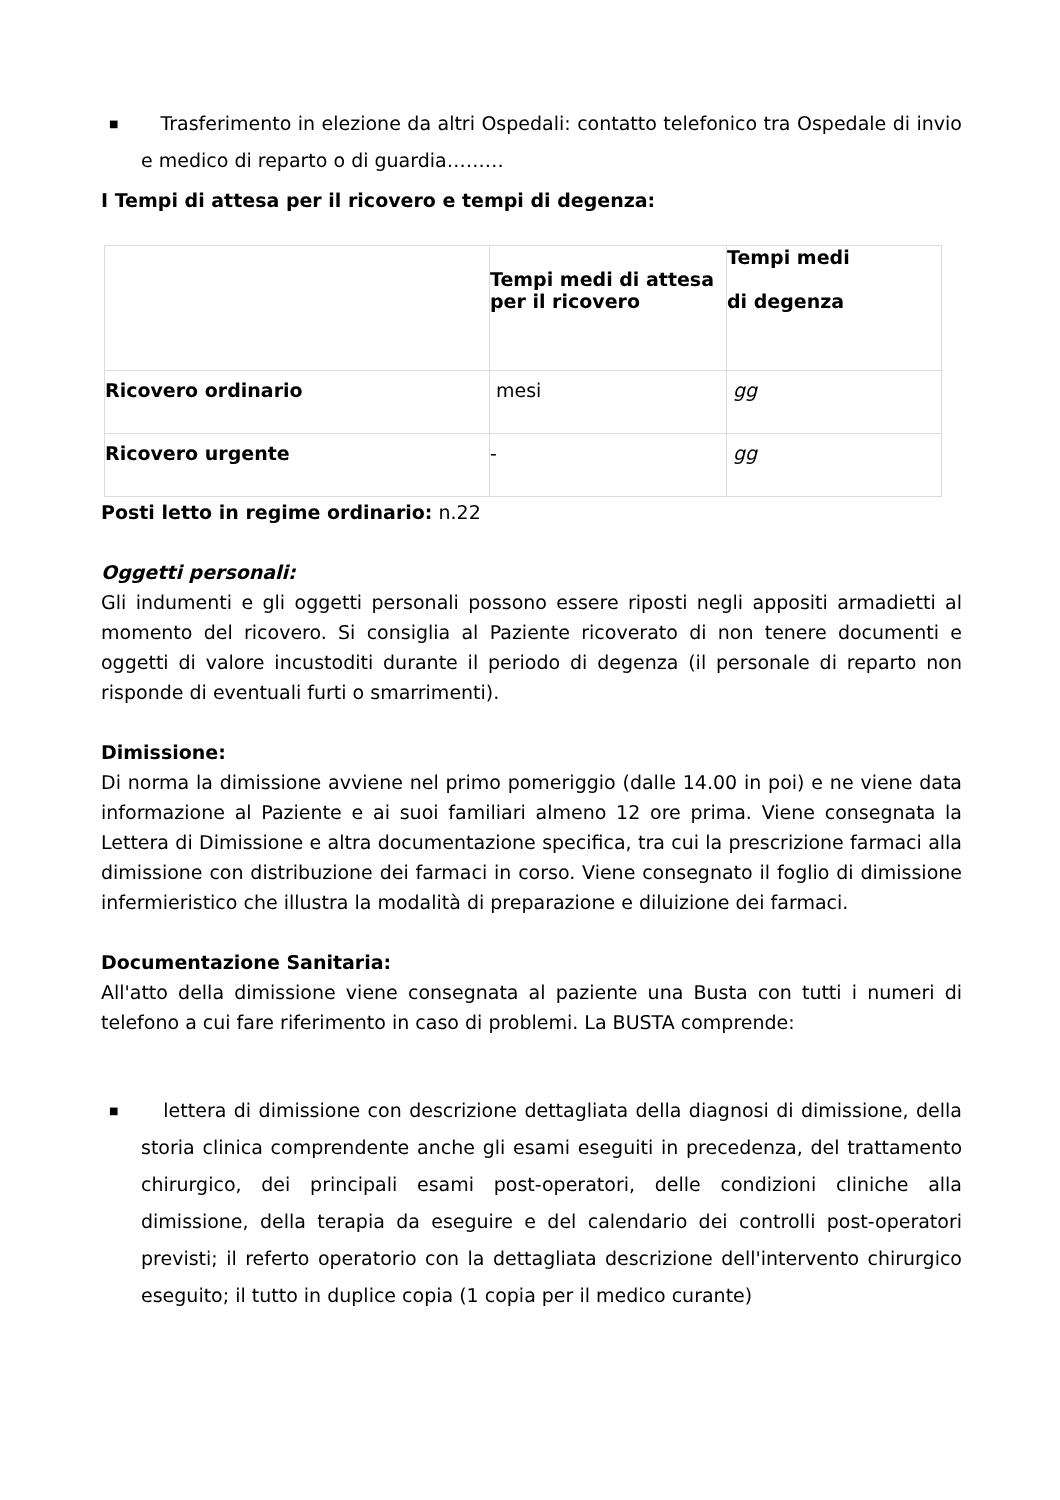■ Trasferimento in elezione da altri Ospedali: contatto telefonico tra Ospedale di invio e medico di reparto o di guardia………
I Tempi di attesa per il ricovero e tempi di degenza:
| | Tempi medi di attesa per il ricovero | Tempi medi di degenza |
| Ricovero ordinario | mesi | gg |
| Ricovero urgente | - | gg |
Posti letto in regime ordinario: n.22
Oggetti personali:
Gli indumenti e gli oggetti personali possono essere riposti negli appositi armadietti al momento del ricovero. Si consiglia al Paziente ricoverato di non tenere documenti e oggetti di valore incustoditi durante il periodo di degenza (il personale di reparto non risponde di eventuali furti o smarrimenti).
Dimissione:
Di norma la dimissione avviene nel primo pomeriggio (dalle 14.00 in poi) e ne viene data informazione al Paziente e ai suoi familiari almeno 12 ore prima. Viene consegnata la Lettera di Dimissione e altra documentazione specifica, tra cui la prescrizione farmaci alla dimissione con distribuzione dei farmaci in corso. Viene consegnato il foglio di dimissione infermieristico che illustra la modalità di preparazione e diluizione dei farmaci.
Documentazione Sanitaria:
All'atto della dimissione viene consegnata al paziente una Busta con tutti i numeri di telefono a cui fare riferimento in caso di problemi. La BUSTA comprende:
■ lettera di dimissione con descrizione dettagliata della diagnosi di dimissione, della storia clinica comprendente anche gli esami eseguiti in precedenza, del trattamento chirurgico, dei principali esami post-operatori, delle condizioni cliniche alla dimissione, della terapia da eseguire e del calendario dei controlli post-operatori previsti; il referto operatorio con la dettagliata descrizione dell'intervento chirurgico eseguito; il tutto in duplice copia (1 copia per il medico curante)